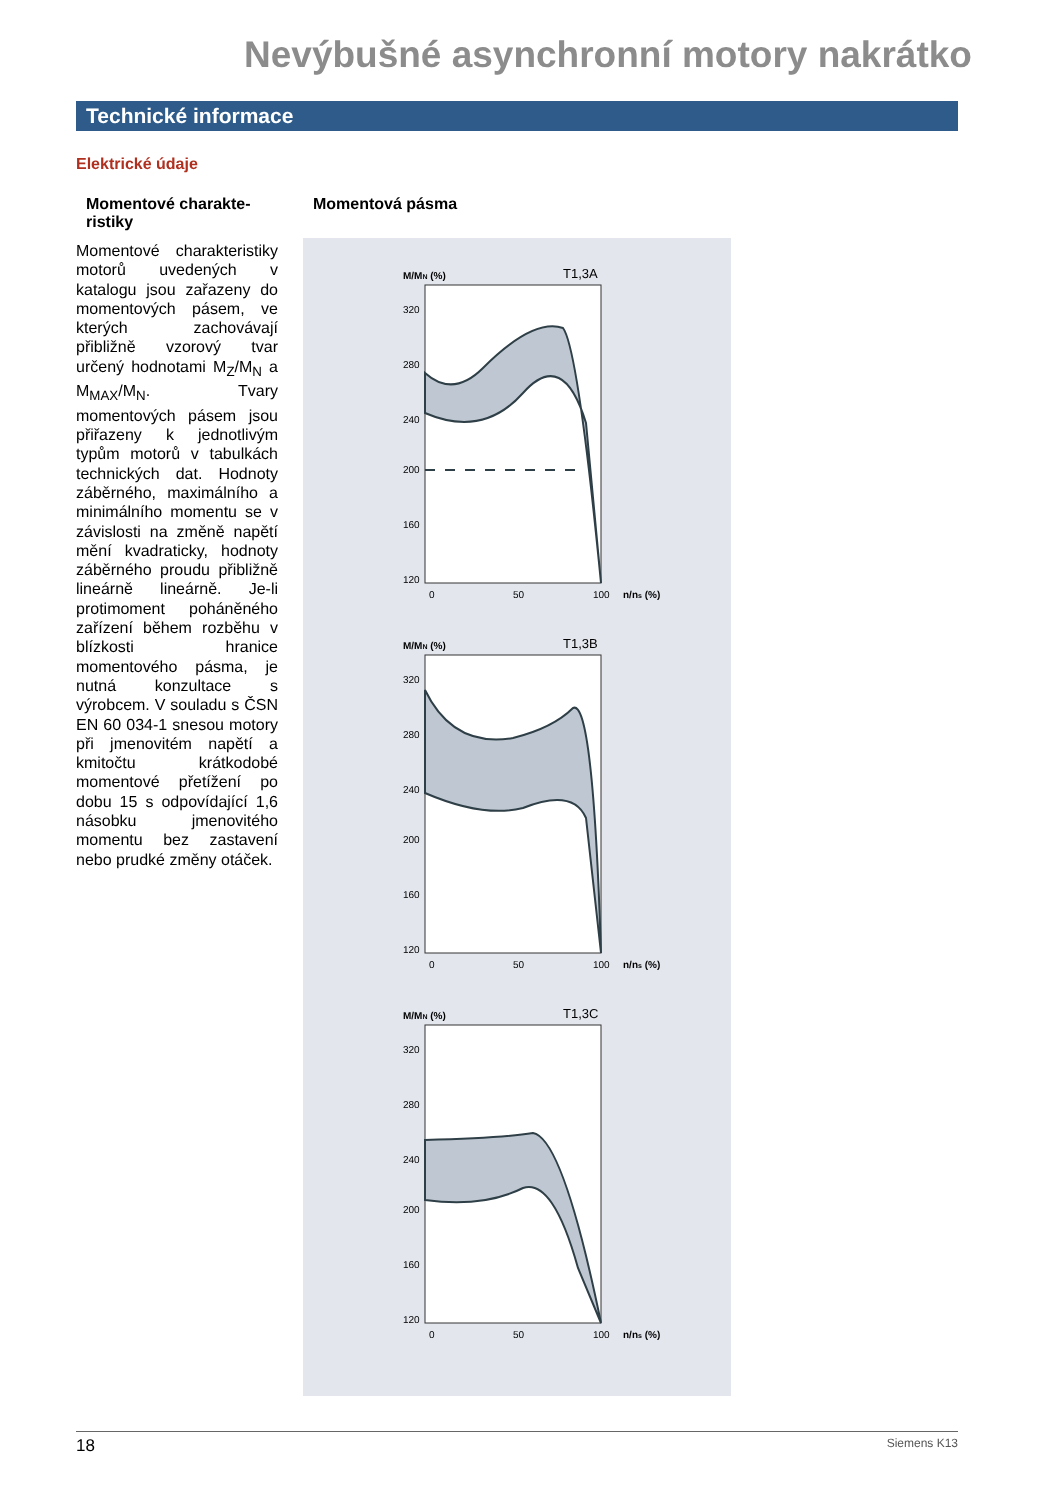Nevýbušné asynchronní motory nakrátko
Technické informace
Elektrické údaje
Momentové charakte-ristiky
Momentové charakteristiky motorů uvedených v katalogu jsou zařazeny do momentových pásem, ve kterých zachovávají přibližně vzorový tvar určený hodnotami M<sub>Z</sub>/M<sub>N</sub> a M<sub>MAX</sub>/M<sub>N</sub>. Tvary momentových pásem jsou přiřazeny k jednotlivým typům motorů v tabulkách technických dat. Hodnoty záběrného, maximálního a minimálního momentu se v závislosti na změně napětí mění kvadraticky, hodnoty záběrného proudu přibližně lineárně lineárně. Je-li protimoment poháněného zařízení během rozběhu v blízkosti hranice momentového pásma, je nutná konzultace s výrobcem. V souladu s ČSN EN 60 034-1 snesou motory při jmenovitém napětí a kmitočtu krátkodobé momentové přetížení po dobu 15 s odpovídající 1,6 násobku jmenovitého momentu bez zastavení nebo prudké změny otáček.
Momentová pásma
M/MN (%)
T1,3A
320
280
240
200
160
120
0
50
100
n/ns (%)
M/MN (%)
T1,3B
320
280
240
200
160
120
0
50
100
n/ns (%)
M/MN (%)
T1,3C
320
280
240
200
160
120
0
50
100
n/ns (%)
18 Siemens K13